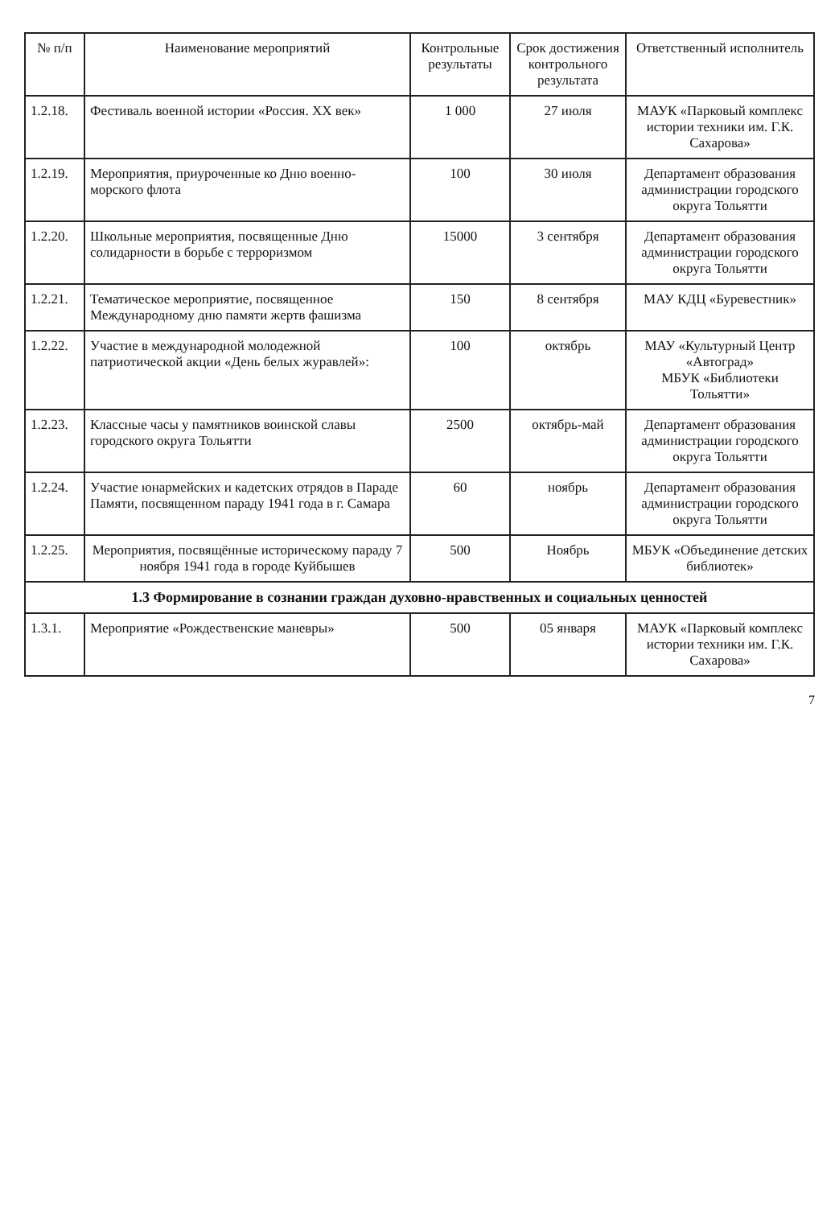| № п/п | Наименование мероприятий | Контрольные результаты | Срок достижения контрольного результата | Ответственный исполнитель |
| --- | --- | --- | --- | --- |
| 1.2.18. | Фестиваль военной истории «Россия. XX век» | 1 000 | 27 июля | МАУК «Парковый комплекс истории техники им. Г.К. Сахарова» |
| 1.2.19. | Мероприятия, приуроченные ко Дню военно-морского флота | 100 | 30 июля | Департамент образования администрации городского округа Тольятти |
| 1.2.20. | Школьные мероприятия, посвященные Дню солидарности в борьбе с терроризмом | 15000 | 3 сентября | Департамент образования администрации городского округа Тольятти |
| 1.2.21. | Тематическое мероприятие, посвященное Международному дню памяти жертв фашизма | 150 | 8 сентября | МАУ КДЦ «Буревестник» |
| 1.2.22. | Участие в международной молодежной патриотической акции «День белых журавлей»: | 100 | октябрь | МАУ «Культурный Центр «Автоград» МБУК «Библиотеки Тольятти» |
| 1.2.23. | Классные часы у памятников воинской славы городского округа Тольятти | 2500 | октябрь-май | Департамент образования администрации городского округа Тольятти |
| 1.2.24. | Участие юнармейских и кадетских отрядов в Параде Памяти, посвященном параду 1941 года в г. Самара | 60 | ноябрь | Департамент образования администрации городского округа Тольятти |
| 1.2.25. | Мероприятия, посвящённые историческому параду 7 ноября 1941 года в городе Куйбышев | 500 | Ноябрь | МБУК «Объединение детских библиотек» |
| 1.3 Формирование в сознании граждан духовно-нравственных и социальных ценностей | | | | |
| 1.3.1. | Мероприятие «Рождественские маневры» | 500 | 05 января | МАУК «Парковый комплекс истории техники им. Г.К. Сахарова» |
7